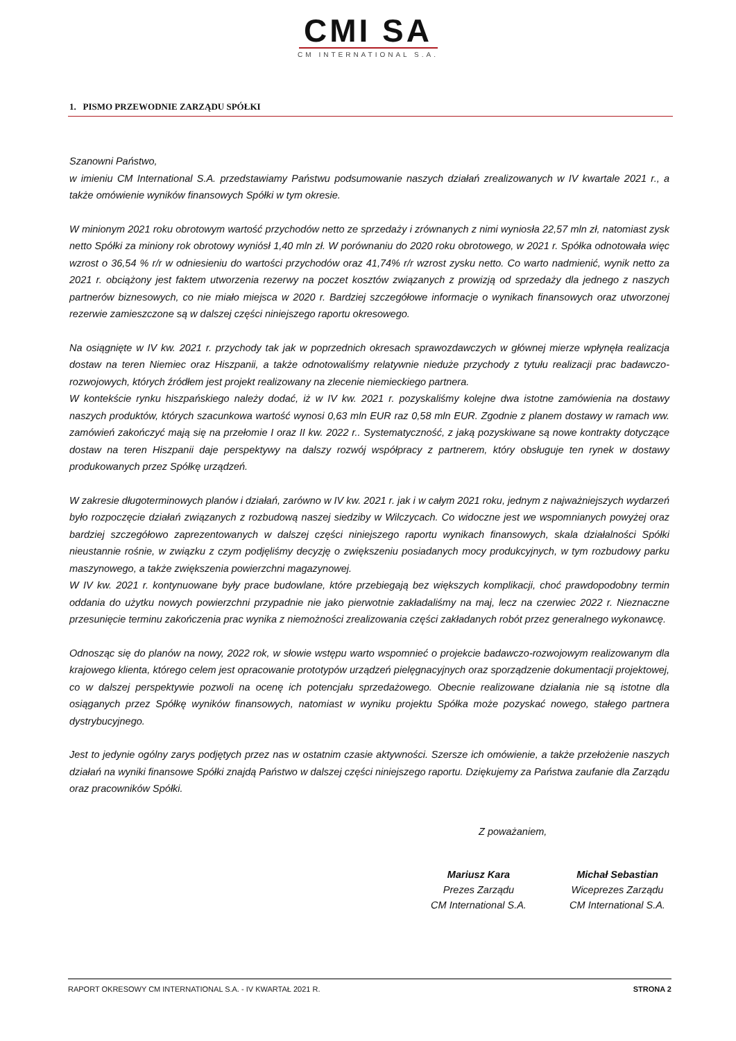CMI SA
CM INTERNATIONAL S.A.
1. PISMO PRZEWODNIE ZARZĄDU SPÓŁKI
Szanowni Państwo,
w imieniu CM International S.A. przedstawiamy Państwu podsumowanie naszych działań zrealizowanych w IV kwartale 2021 r., a także omówienie wyników finansowych Spółki w tym okresie.
W minionym 2021 roku obrotowym wartość przychodów netto ze sprzedaży i zrównanych z nimi wyniosła 22,57 mln zł, natomiast zysk netto Spółki za miniony rok obrotowy wyniósł 1,40 mln zł. W porównaniu do 2020 roku obrotowego, w 2021 r. Spółka odnotowała więc wzrost o 36,54 % r/r w odniesieniu do wartości przychodów oraz 41,74% r/r wzrost zysku netto. Co warto nadmienić, wynik netto za 2021 r. obciążony jest faktem utworzenia rezerwy na poczet kosztów związanych z prowizją od sprzedaży dla jednego z naszych partnerów biznesowych, co nie miało miejsca w 2020 r. Bardziej szczegółowe informacje o wynikach finansowych oraz utworzonej rezerwie zamieszczone są w dalszej części niniejszego raportu okresowego.
Na osiągnięte w IV kw. 2021 r. przychody tak jak w poprzednich okresach sprawozdawczych w głównej mierze wpłynęła realizacja dostaw na teren Niemiec oraz Hiszpanii, a także odnotowaliśmy relatywnie nieduże przychody z tytułu realizacji prac badawczo-rozwojowych, których źródłem jest projekt realizowany na zlecenie niemieckiego partnera.
W kontekście rynku hiszpańskiego należy dodać, iż w IV kw. 2021 r. pozyskaliśmy kolejne dwa istotne zamówienia na dostawy naszych produktów, których szacunkowa wartość wynosi 0,63 mln EUR raz 0,58 mln EUR. Zgodnie z planem dostawy w ramach ww. zamówień zakończyć mają się na przełomie I oraz II kw. 2022 r.. Systematyczność, z jaką pozyskiwane są nowe kontrakty dotyczące dostaw na teren Hiszpanii daje perspektywy na dalszy rozwój współpracy z partnerem, który obsługuje ten rynek w dostawy produkowanych przez Spółkę urządzeń.
W zakresie długoterminowych planów i działań, zarówno w IV kw. 2021 r. jak i w całym 2021 roku, jednym z najważniejszych wydarzeń było rozpoczęcie działań związanych z rozbudową naszej siedziby w Wilczycach. Co widoczne jest we wspomnianych powyżej oraz bardziej szczegółowo zaprezentowanych w dalszej części niniejszego raportu wynikach finansowych, skala działalności Spółki nieustannie rośnie, w związku z czym podjęliśmy decyzję o zwiększeniu posiadanych mocy produkcyjnych, w tym rozbudowy parku maszynowego, a także zwiększenia powierzchni magazynowej.
W IV kw. 2021 r. kontynuowane były prace budowlane, które przebiegają bez większych komplikacji, choć prawdopodobny termin oddania do użytku nowych powierzchni przypadnie nie jako pierwotnie zakładaliśmy na maj, lecz na czerwiec 2022 r. Nieznaczne przesunięcie terminu zakończenia prac wynika z niemożności zrealizowania części zakładanych robót przez generalnego wykonawcę.
Odnosząc się do planów na nowy, 2022 rok, w słowie wstępu warto wspomnieć o projekcie badawczo-rozwojowym realizowanym dla krajowego klienta, którego celem jest opracowanie prototypów urządzeń pielęgnacyjnych oraz sporządzenie dokumentacji projektowej, co w dalszej perspektywie pozwoli na ocenę ich potencjału sprzedażowego. Obecnie realizowane działania nie są istotne dla osiąganych przez Spółkę wyników finansowych, natomiast w wyniku projektu Spółka może pozyskać nowego, stałego partnera dystrybucyjnego.
Jest to jedynie ogólny zarys podjętych przez nas w ostatnim czasie aktywności. Szersze ich omówienie, a także przełożenie naszych działań na wyniki finansowe Spółki znajdą Państwo w dalszej części niniejszego raportu. Dziękujemy za Państwa zaufanie dla Zarządu oraz pracowników Spółki.
Z poważaniem,
Mariusz Kara
Prezes Zarządu
CM International S.A.
Michał Sebastian
Wiceprezes Zarządu
CM International S.A.
RAPORT OKRESOWY CM INTERNATIONAL S.A. - IV KWARTAŁ 2021 R. STRONA 2